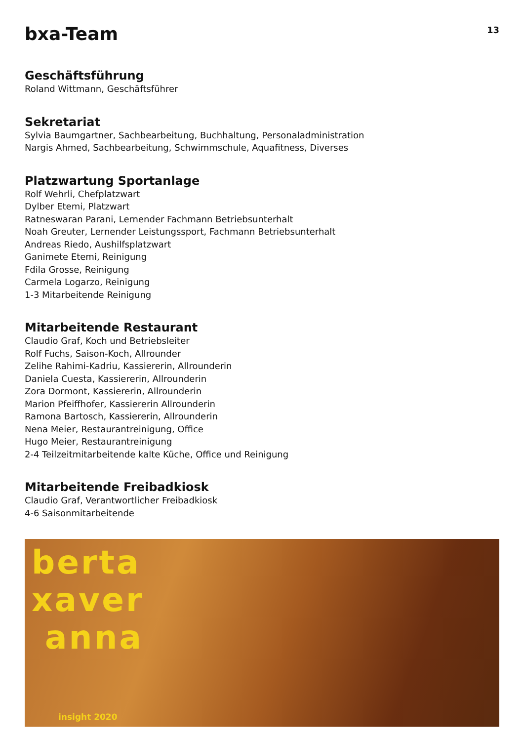bxa-Team
13
Geschäftsführung
Roland Wittmann, Geschäftsführer
Sekretariat
Sylvia Baumgartner, Sachbearbeitung, Buchhaltung, Personaladministration
Nargis Ahmed, Sachbearbeitung, Schwimmschule, Aquafitness, Diverses
Platzwartung Sportanlage
Rolf Wehrli, Chefplatzwart
Dylber Etemi, Platzwart
Ratneswaran Parani, Lernender Fachmann Betriebsunterhalt
Noah Greuter, Lernender Leistungssport, Fachmann Betriebsunterhalt
Andreas Riedo, Aushilfsplatzwart
Ganimete Etemi, Reinigung
Fdila Grosse, Reinigung
Carmela Logarzo, Reinigung
1-3 Mitarbeitende Reinigung
Mitarbeitende Restaurant
Claudio Graf, Koch und Betriebsleiter
Rolf Fuchs, Saison-Koch, Allrounder
Zelihe Rahimi-Kadriu, Kassiererin, Allrounderin
Daniela Cuesta, Kassiererin, Allrounderin
Zora Dormont, Kassiererin, Allrounderin
Marion Pfeiffhofer, Kassiererin Allrounderin
Ramona Bartosch, Kassiererin, Allrounderin
Nena Meier, Restaurantreinigung, Office
Hugo Meier, Restaurantreinigung
2-4 Teilzeitmitarbeitende kalte Küche, Office und Reinigung
Mitarbeitende Freibadkiosk
Claudio Graf, Verantwortlicher Freibadkiosk
4-6 Saisonmitarbeitende
berta
xaver
anna
insight 2020